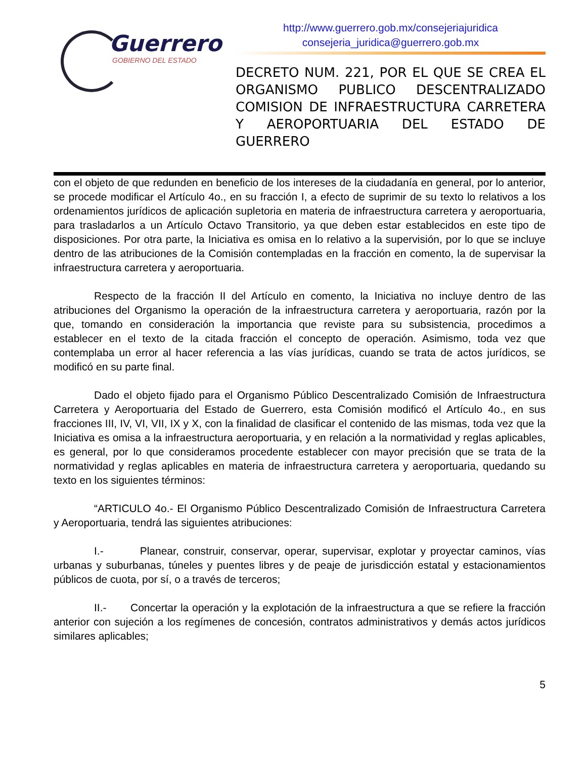Guerrero
GOBIERNO DEL ESTADO
http://www.guerrero.gob.mx/consejeriajuridica
consejeria_juridica@guerrero.gob.mx
DECRETO NUM. 221, POR EL QUE SE CREA EL ORGANISMO PUBLICO DESCENTRALIZADO COMISION DE INFRAESTRUCTURA CARRETERA Y AEROPORTUARIA DEL ESTADO DE GUERRERO
con el objeto de que redunden en beneficio de los intereses de la ciudadanía en general, por lo anterior, se procede modificar el Artículo 4o., en su fracción I, a efecto de suprimir de su texto lo relativos a los ordenamientos jurídicos de aplicación supletoria en materia de infraestructura carretera y aeroportuaria, para trasladarlos a un Artículo Octavo Transitorio, ya que deben estar establecidos en este tipo de disposiciones. Por otra parte, la Iniciativa es omisa en lo relativo a la supervisión, por lo que se incluye dentro de las atribuciones de la Comisión contempladas en la fracción en comento, la de supervisar la infraestructura carretera y aeroportuaria.
Respecto de la fracción II del Artículo en comento, la Iniciativa no incluye dentro de las atribuciones del Organismo la operación de la infraestructura carretera y aeroportuaria, razón por la que, tomando en consideración la importancia que reviste para su subsistencia, procedimos a establecer en el texto de la citada fracción el concepto de operación. Asimismo, toda vez que contemplaba un error al hacer referencia a las vías jurídicas, cuando se trata de actos jurídicos, se modificó en su parte final.
Dado el objeto fijado para el Organismo Público Descentralizado Comisión de Infraestructura Carretera y Aeroportuaria del Estado de Guerrero, esta Comisión modificó el Artículo 4o., en sus fracciones III, IV, VI, VII, IX y X, con la finalidad de clasificar el contenido de las mismas, toda vez que la Iniciativa es omisa a la infraestructura aeroportuaria, y en relación a la normatividad y reglas aplicables, es general, por lo que consideramos procedente establecer con mayor precisión que se trata de la normatividad y reglas aplicables en materia de infraestructura carretera y aeroportuaria, quedando su texto en los siguientes términos:
“ARTICULO 4o.- El Organismo Público Descentralizado Comisión de Infraestructura Carretera y Aeroportuaria, tendrá las siguientes atribuciones:
I.- Planear, construir, conservar, operar, supervisar, explotar y proyectar caminos, vías urbanas y suburbanas, túneles y puentes libres y de peaje de jurisdicción estatal y estacionamientos públicos de cuota, por sí, o a través de terceros;
II.- Concertar la operación y la explotación de la infraestructura a que se refiere la fracción anterior con sujeción a los regímenes de concesión, contratos administrativos y demás actos jurídicos similares aplicables;
5